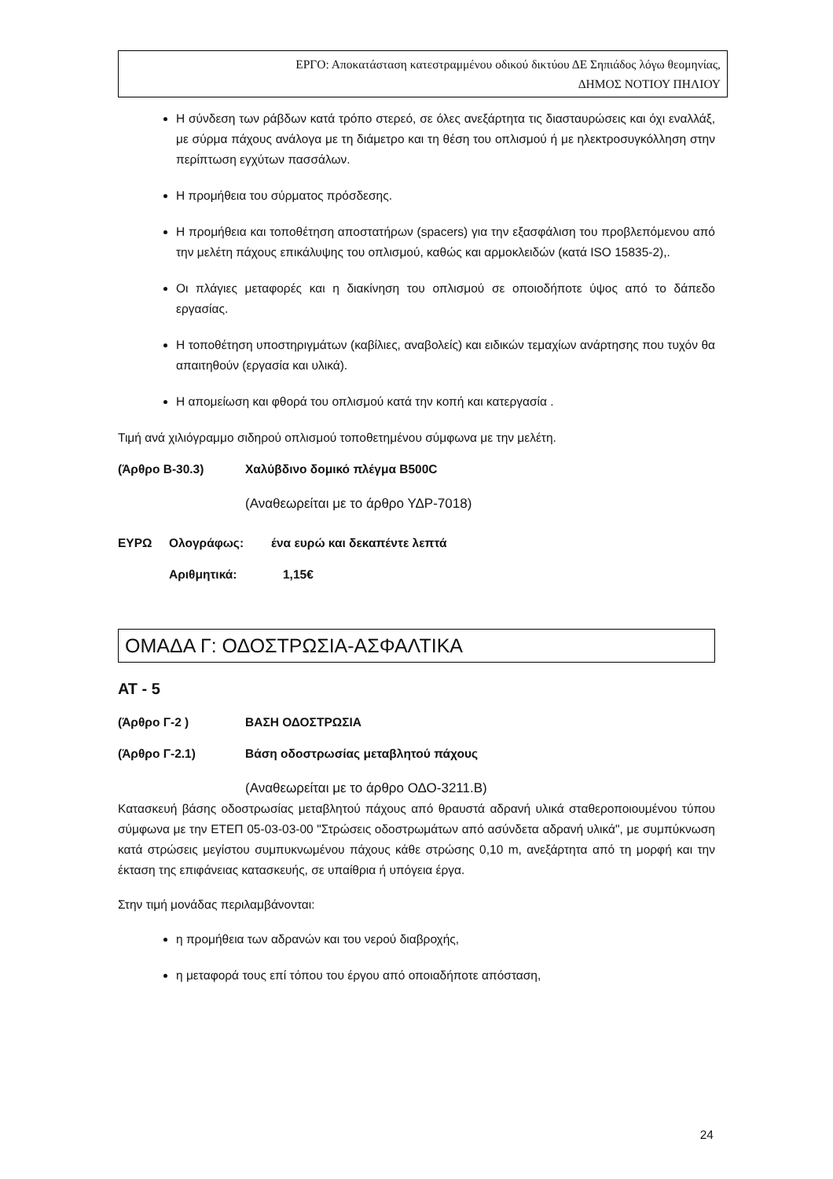ΕΡΓΟ: Αποκατάσταση κατεστραμμένου οδικού δικτύου ΔΕ Σηπιάδος λόγω θεομηνίας,
ΔΗΜΟΣ ΝΟΤΙΟΥ ΠΗΛΙΟΥ
Η σύνδεση των ράβδων κατά τρόπο στερεό, σε όλες ανεξάρτητα τις διασταυρώσεις και όχι εναλλάξ, με σύρμα πάχους ανάλογα με τη διάμετρο και τη θέση του οπλισμού ή με ηλεκτροσυγκόλληση στην περίπτωση εγχύτων πασσάλων.
Η προμήθεια του σύρματος πρόσδεσης.
Η προμήθεια και τοποθέτηση αποστατήρων (spacers) για την εξασφάλιση του προβλεπόμενου από την μελέτη πάχους επικάλυψης του οπλισμού, καθώς και αρμοκλειδών (κατά ISO 15835-2),.
Οι πλάγιες μεταφορές και η διακίνηση του οπλισμού σε οποιοδήποτε ύψος από το δάπεδο εργασίας.
Η τοποθέτηση υποστηριγμάτων (καβίλιες, αναβολείς) και ειδικών τεμαχίων ανάρτησης που τυχόν θα απαιτηθούν (εργασία και υλικά).
Η απομείωση και φθορά του οπλισμού κατά την κοπή και κατεργασία .
Τιμή ανά χιλιόγραμμο σιδηρού οπλισμού τοποθετημένου σύμφωνα με την μελέτη.
(Άρθρο Β-30.3) Χαλύβδινο δομικό πλέγμα Β500C
(Αναθεωρείται με το άρθρο ΥΔΡ-7018)
ΕΥΡΩ Ολογράφως: ένα ευρώ και δεκαπέντε λεπτά
Αριθμητικά: 1,15€
ΟΜΑΔΑ Γ: ΟΔΟΣΤΡΩΣΙΑ-ΑΣΦΑΛΤΙΚΑ
ΑΤ - 5
(Άρθρο Γ-2 ) ΒΑΣΗ ΟΔΟΣΤΡΩΣΙΑ
(Άρθρο Γ-2.1) Βάση οδοστρωσίας μεταβλητού πάχους
(Αναθεωρείται με το άρθρο ΟΔΟ-3211.Β)
Κατασκευή βάσης οδοστρωσίας μεταβλητού πάχους από θραυστά αδρανή υλικά σταθεροποιουμένου τύπου σύμφωνα με την ΕΤΕΠ 05-03-03-00 "Στρώσεις οδοστρωμάτων από ασύνδετα αδρανή υλικά", με συμπύκνωση κατά στρώσεις μεγίστου συμπυκνωμένου πάχους κάθε στρώσης 0,10 m, ανεξάρτητα από τη μορφή και την έκταση της επιφάνειας κατασκευής, σε υπαίθρια ή υπόγεια έργα.
Στην τιμή μονάδας περιλαμβάνονται:
η προμήθεια των αδρανών και του νερού διαβροχής,
η μεταφορά τους επί τόπου του έργου από οποιαδήποτε απόσταση,
24